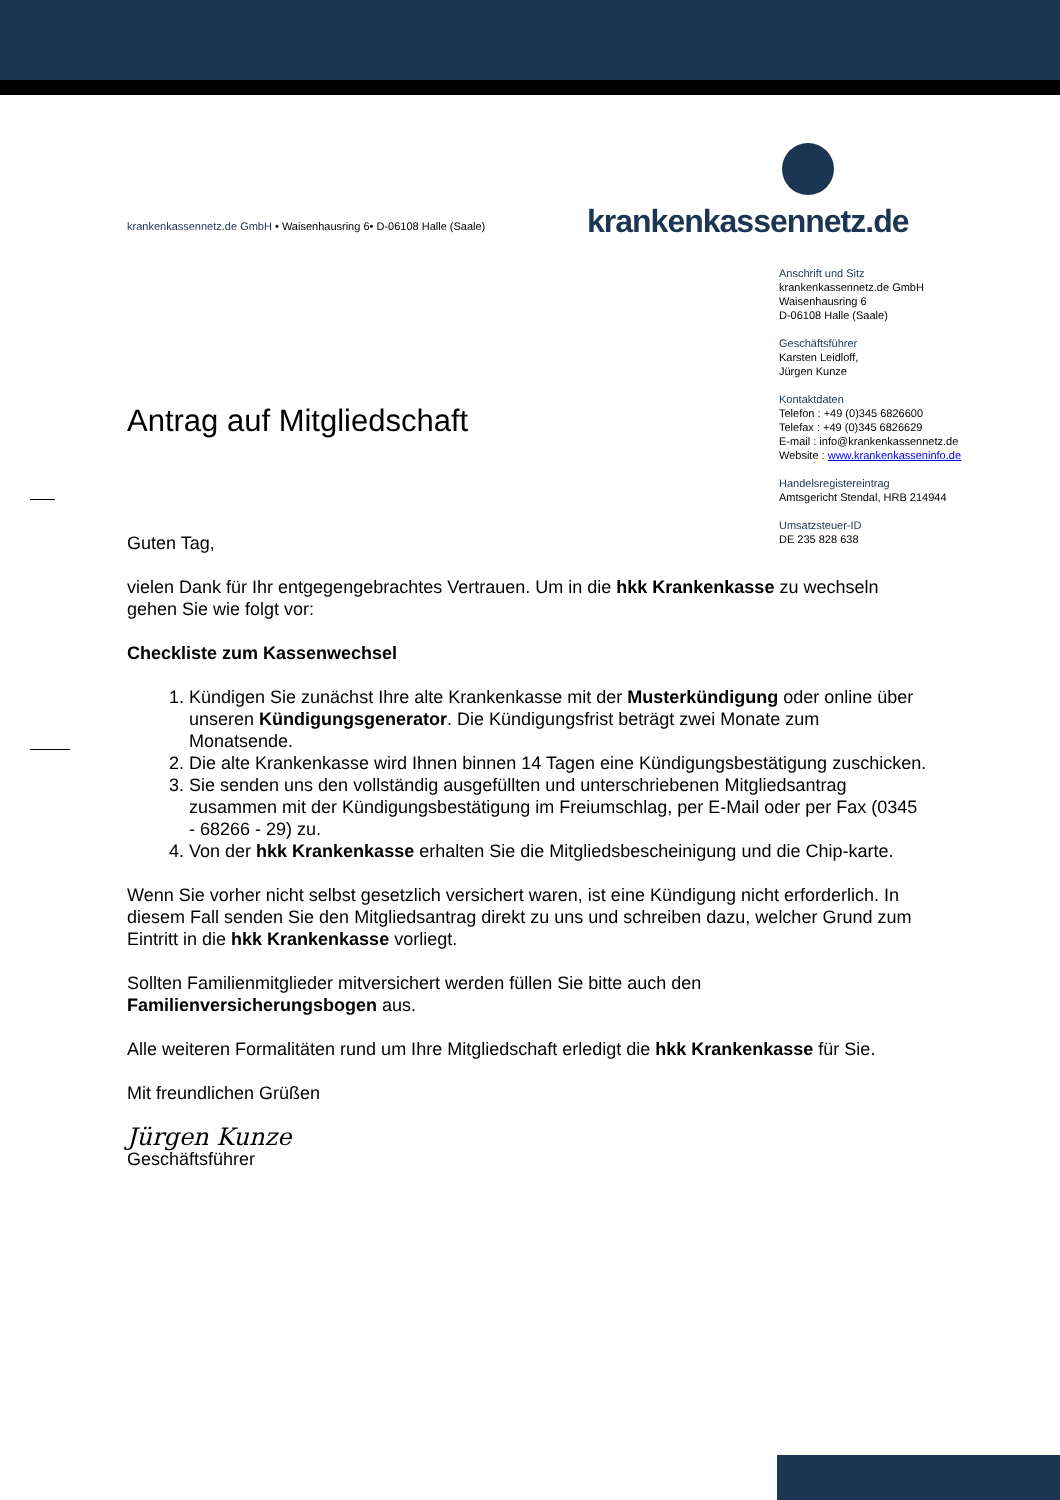krankenkassennetz.de GmbH • Waisenhausring 6• D-06108 Halle (Saale)
krankenkassennetz.de
Anschrift und Sitz
krankenkassennetz.de GmbH
Waisenhausring 6
D-06108 Halle (Saale)
Geschäftsführer
Karsten Leidloff,
Jürgen Kunze
Kontaktdaten
Telefon : +49 (0)345 6826600
Telefax : +49 (0)345 6826629
E-mail : info@krankenkassennetz.de
Website : www.krankenkasseninfo.de
Handelsregistereintrag
Amtsgericht Stendal, HRB 214944
Umsatzsteuer-ID
DE 235 828 638
Antrag auf Mitgliedschaft
Guten Tag,
vielen Dank für Ihr entgegengebrachtes Vertrauen. Um in die hkk Krankenkasse zu wechseln gehen Sie wie folgt vor:
Checkliste zum Kassenwechsel
1. Kündigen Sie zunächst Ihre alte Krankenkasse mit der Musterkündigung oder online über unseren Kündigungsgenerator. Die Kündigungsfrist beträgt zwei Monate zum Monatsende.
2. Die alte Krankenkasse wird Ihnen binnen 14 Tagen eine Kündigungsbestätigung zuschicken.
3. Sie senden uns den vollständig ausgefüllten und unterschriebenen Mitgliedsantrag zusammen mit der Kündigungsbestätigung im Freiumschlag, per E-Mail oder per Fax (0345 - 68266 - 29) zu.
4. Von der hkk Krankenkasse erhalten Sie die Mitgliedsbescheinigung und die Chip-karte.
Wenn Sie vorher nicht selbst gesetzlich versichert waren, ist eine Kündigung nicht erforderlich. In diesem Fall senden Sie den Mitgliedsantrag direkt zu uns und schreiben dazu, welcher Grund zum Eintritt in die hkk Krankenkasse vorliegt.
Sollten Familienmitglieder mitversichert werden füllen Sie bitte auch den Familienversicherungsbogen aus.
Alle weiteren Formalitäten rund um Ihre Mitgliedschaft erledigt die hkk Krankenkasse für Sie.
Mit freundlichen Grüßen
Jürgen Kunze
Geschäftsführer